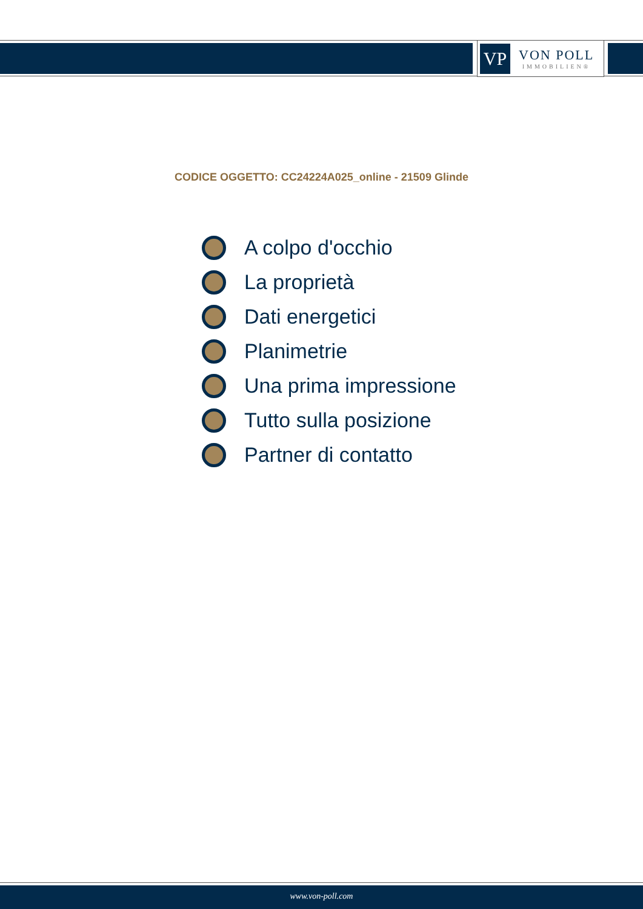VP
VON POLL
IMMOBILIEN®
CODICE OGGETTO: CC24224A025_online - 21509 Glinde
A colpo d'occhio
La proprietà
Dati energetici
Planimetrie
Una prima impressione
Tutto sulla posizione
Partner di contatto
www.von-poll.com